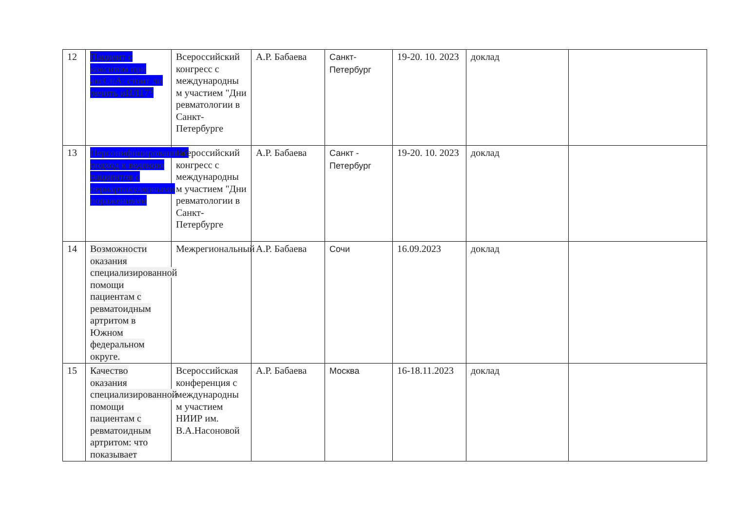| 12 | Пациент с кокситом при аксСпА: стоит ли лечить иИЛ17? | Всероссийский конгресс с международны м участием "Дни ревматологии в Санкт-Петербурге | А.Р. Бабаева | Санкт-Петербург | 19-20. 10. 2023 | доклад | |
| 13 | Персонифицированный подход к ведению пациентов с периартикулярными поражениями | Всероссийский конгресс с международны м участием "Дни ревматологии в Санкт-Петербурге | А.Р. Бабаева | Санкт - Петербург | 19-20. 10. 2023 | доклад | |
| 14 | Возможности оказания специализированной помощи пациентам с ревматоидным артритом в Южном федеральном округе. | Межрегиональный | А.Р. Бабаева | Сочи | 16.09.2023 | доклад | |
| 15 | Качество оказания специализированной помощи пациентам с ревматоидным артритом: что показывает | Всероссийская конференция с международны м участием НИИР им. В.А.Насоновой | А.Р. Бабаева | Москва | 16-18.11.2023 | доклад | |